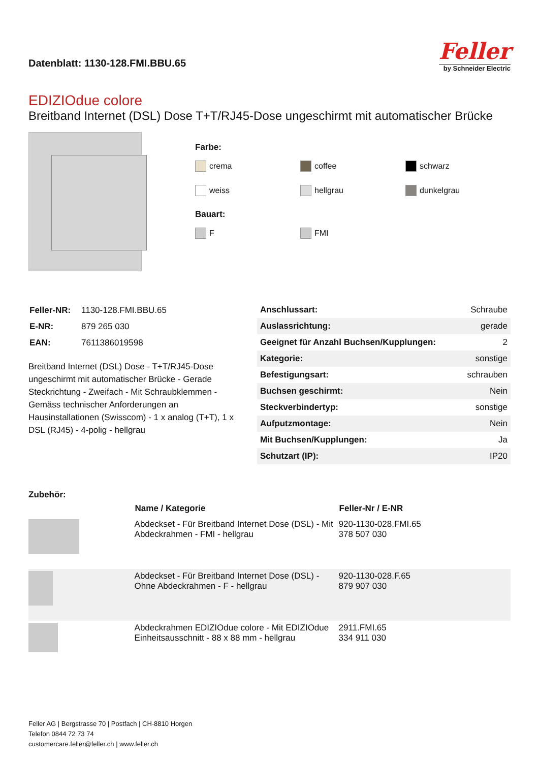Datenblatt: 1130-128.FMI.BBU.65
Feller
by Schneider Electric
EDIZIOdue colore
Breitband Internet (DSL) Dose T+T/RJ45-Dose ungeschirmt mit automatischer Brücke
Farbe:
crema coffee schwarz
weiss hellgrau dunkelgrau
Bauart:
F FMI
| Feller-NR: | 1130-128.FMI.BBU.65 |
| E-NR: | 879 265 030 |
| EAN: | 7611386019598 |
Breitband Internet (DSL) Dose - T+T/RJ45-Dose ungeschirmt mit automatischer Brücke - Gerade Steckrichtung - Zweifach - Mit Schraubklemmen - Gemäss technischer Anforderungen an Hausinstallationen (Swisscom) - 1 x analog (T+T), 1 x DSL (RJ45) - 4-polig - hellgrau
| Anschlussart: | Schraube |
| Auslassrichtung: | gerade |
| Geeignet für Anzahl Buchsen/Kupplungen: | 2 |
| Kategorie: | sonstige |
| Befestigungsart: | schrauben |
| Buchsen geschirmt: | Nein |
| Steckverbindertyp: | sonstige |
| Aufputzmontage: | Nein |
| Mit Buchsen/Kupplungen: | Ja |
| Schutzart (IP): | IP20 |
Zubehör:
| | Name / Kategorie | Feller-Nr / E-NR |
| | Abdeckset - Für Breitband Internet Dose (DSL) - Mit Abdeckrahmen - FMI - hellgrau | 920-1130-028.FMI.65 378 507 030 |
| | Abdeckset - Für Breitband Internet Dose (DSL) - Ohne Abdeckrahmen - F - hellgrau | 920-1130-028.F.65 879 907 030 |
| | Abdeckrahmen EDIZIOdue colore - Mit EDIZIOdue Einheitsausschnitt - 88 x 88 mm - hellgrau | 2911.FMI.65 334 911 030 |
Feller AG | Bergstrasse 70 | Postfach | CH-8810 Horgen
Telefon 0844 72 73 74
customercare.feller@feller.ch | www.feller.ch